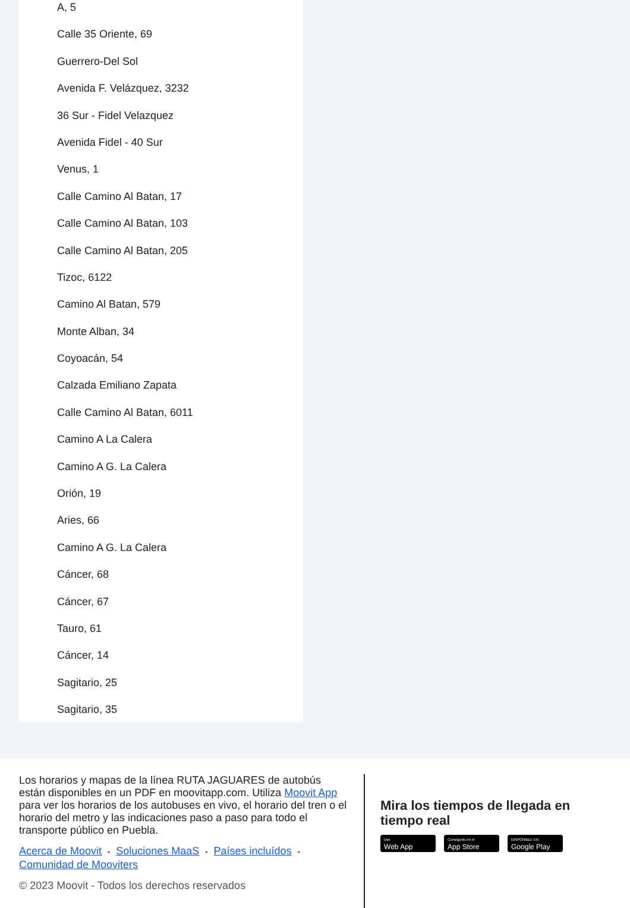A, 5
Calle 35 Oriente, 69
Guerrero-Del Sol
Avenida F. Velázquez, 3232
36 Sur - Fidel Velazquez
Avenida Fidel - 40 Sur
Venus, 1
Calle Camino Al Batan, 17
Calle Camino Al Batan, 103
Calle Camino Al Batan, 205
Tizoc, 6122
Camino Al Batan, 579
Monte Alban, 34
Coyoacán, 54
Calzada Emiliano Zapata
Calle Camino Al Batan, 6011
Camino A La Calera
Camino A G. La Calera
Orión, 19
Aries, 66
Camino A G. La Calera
Cáncer, 68
Cáncer, 67
Tauro, 61
Cáncer, 14
Sagitario, 25
Sagitario, 35
Los horarios y mapas de la línea RUTA JAGUARES de autobús están disponibles en un PDF en moovitapp.com. Utiliza Moovit App para ver los horarios de los autobuses en vivo, el horario del tren o el horario del metro y las indicaciones paso a paso para todo el transporte público en Puebla.
Acerca de Moovit • Soluciones MaaS • Países incluídos •
Comunidad de Mooviters
© 2023 Moovit - Todos los derechos reservados
Mira los tiempos de llegada en tiempo real
Use
Web App
Consíguelo en el
App Store
DISPONIBLE EN
Google Play